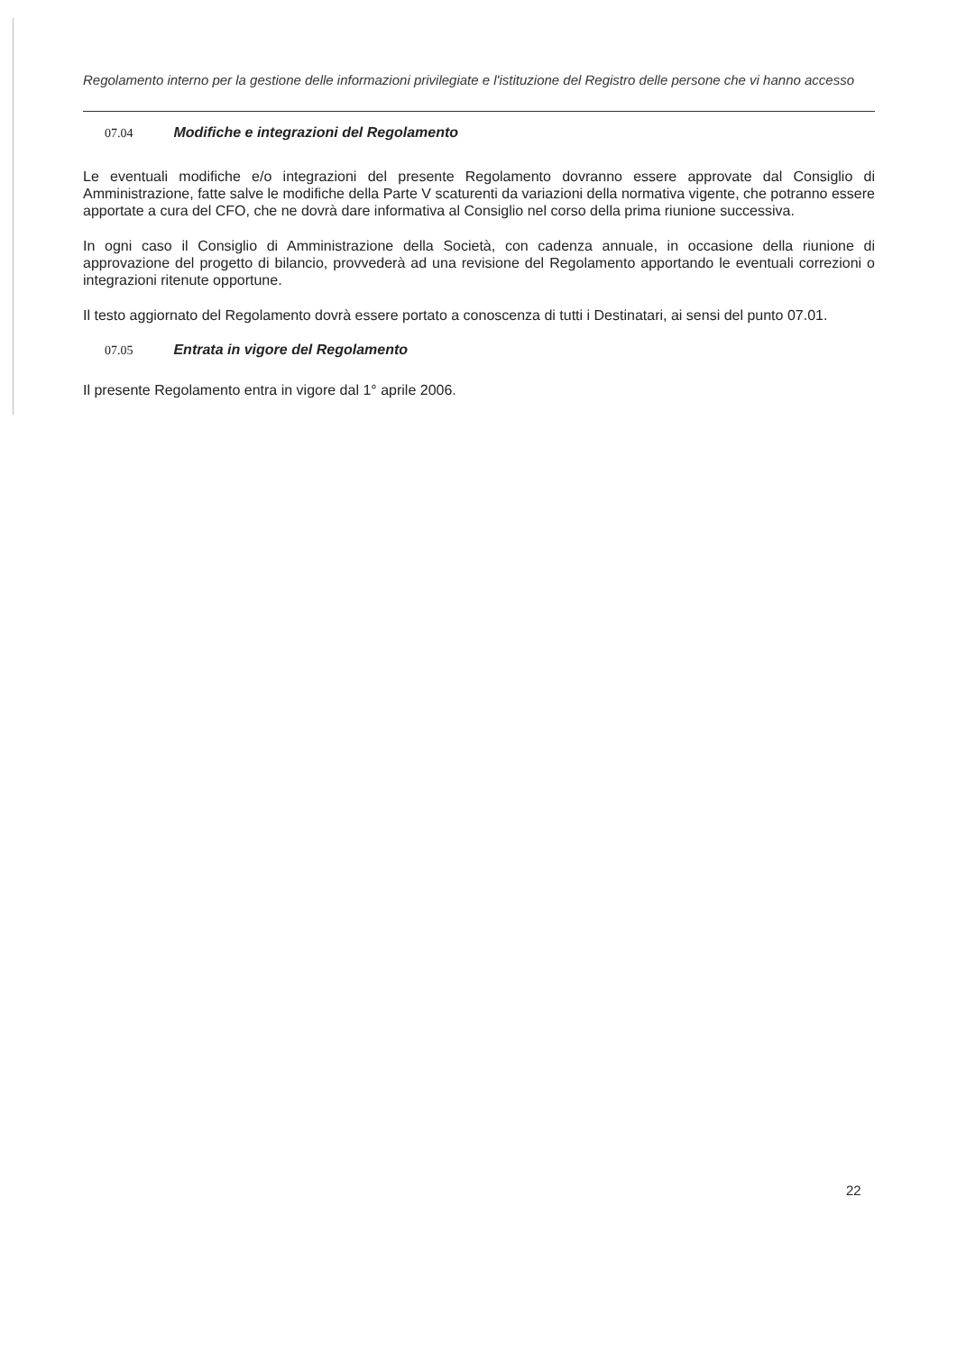Regolamento interno per la gestione delle informazioni privilegiate e l'istituzione del Registro delle persone che vi hanno accesso
07.04 Modifiche e integrazioni del Regolamento
Le eventuali modifiche e/o integrazioni del presente Regolamento dovranno essere approvate dal Consiglio di Amministrazione, fatte salve le modifiche della Parte V scaturenti da variazioni della normativa vigente, che potranno essere apportate a cura del CFO, che ne dovrà dare informativa al Consiglio nel corso della prima riunione successiva.
In ogni caso il Consiglio di Amministrazione della Società, con cadenza annuale, in occasione della riunione di approvazione del progetto di bilancio, provvederà ad una revisione del Regolamento apportando le eventuali correzioni o integrazioni ritenute opportune.
Il testo aggiornato del Regolamento dovrà essere portato a conoscenza di tutti i Destinatari, ai sensi del punto 07.01.
07.05 Entrata in vigore del Regolamento
Il presente Regolamento entra in vigore dal 1° aprile 2006.
22